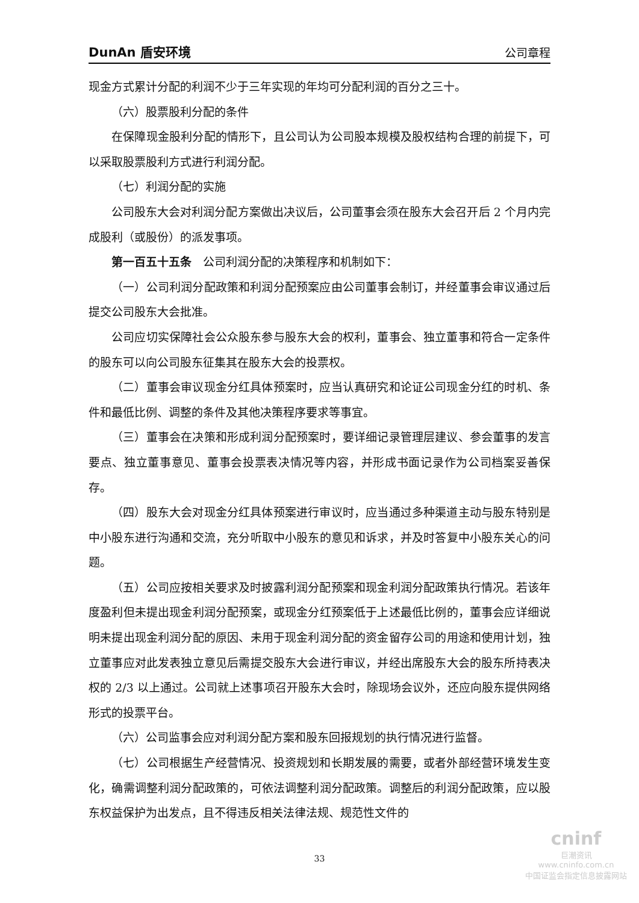DunAn 盾安环境 公司章程
现金方式累计分配的利润不少于三年实现的年均可分配利润的百分之三十。
（六）股票股利分配的条件
在保障现金股利分配的情形下，且公司认为公司股本规模及股权结构合理的前提下，可以采取股票股利方式进行利润分配。
（七）利润分配的实施
公司股东大会对利润分配方案做出决议后，公司董事会须在股东大会召开后 2 个月内完成股利（或股份）的派发事项。
第一百五十五条　公司利润分配的决策程序和机制如下：
（一）公司利润分配政策和利润分配预案应由公司董事会制订，并经董事会审议通过后提交公司股东大会批准。
公司应切实保障社会公众股东参与股东大会的权利，董事会、独立董事和符合一定条件的股东可以向公司股东征集其在股东大会的投票权。
（二）董事会审议现金分红具体预案时，应当认真研究和论证公司现金分红的时机、条件和最低比例、调整的条件及其他决策程序要求等事宜。
（三）董事会在决策和形成利润分配预案时，要详细记录管理层建议、参会董事的发言要点、独立董事意见、董事会投票表决情况等内容，并形成书面记录作为公司档案妥善保存。
（四）股东大会对现金分红具体预案进行审议时，应当通过多种渠道主动与股东特别是中小股东进行沟通和交流，充分听取中小股东的意见和诉求，并及时答复中小股东关心的问题。
（五）公司应按相关要求及时披露利润分配预案和现金利润分配政策执行情况。若该年度盈利但未提出现金利润分配预案，或现金分红预案低于上述最低比例的，董事会应详细说明未提出现金利润分配的原因、未用于现金利润分配的资金留存公司的用途和使用计划，独立董事应对此发表独立意见后需提交股东大会进行审议，并经出席股东大会的股东所持表决权的 2/3 以上通过。公司就上述事项召开股东大会时，除现场会议外，还应向股东提供网络形式的投票平台。
（六）公司监事会应对利润分配方案和股东回报规划的执行情况进行监督。
（七）公司根据生产经营情况、投资规划和长期发展的需要，或者外部经营环境发生变化，确需调整利润分配政策的，可依法调整利润分配政策。调整后的利润分配政策，应以股东权益保护为出发点，且不得违反相关法律法规、规范性文件的
33
cninf
巨潮资讯
www.cninfo.com.cn
中国证监会指定信息披露网站